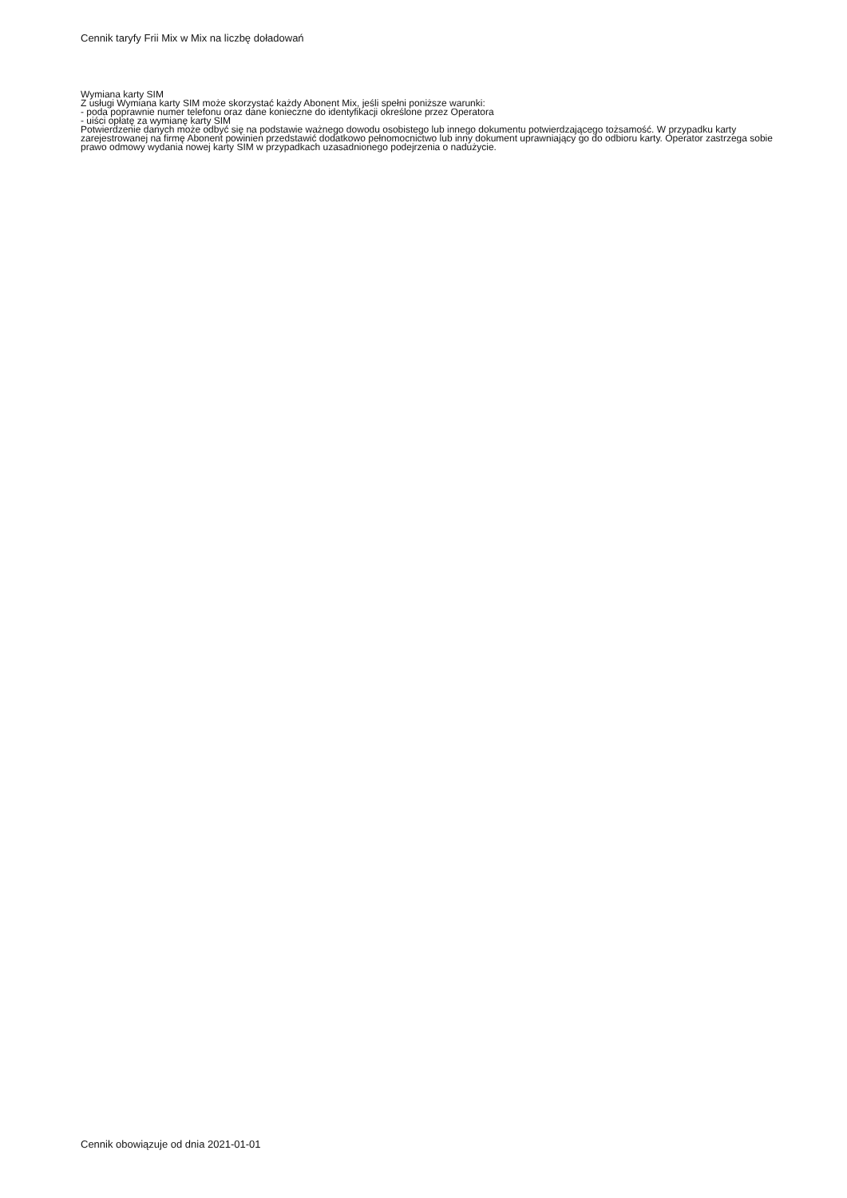Cennik taryfy Frii Mix w Mix na liczbę doładowań
Wymiana karty SIM
Z usługi Wymiana karty SIM może skorzystać każdy Abonent Mix, jeśli spełni poniższe warunki:
- poda poprawnie numer telefonu oraz dane konieczne do identyfikacji określone przez Operatora
- uiści opłatę za wymianę karty SIM
Potwierdzenie danych może odbyć się na podstawie ważnego dowodu osobistego lub innego dokumentu potwierdzającego tożsamość. W przypadku karty zarejestrowanej na firmę Abonent powinien przedstawić dodatkowo pełnomocnictwo lub inny dokument uprawniający go do odbioru karty. Operator zastrzega sobie prawo odmowy wydania nowej karty SIM w przypadkach uzasadnionego podejrzenia o nadużycie.
Cennik obowiązuje od dnia 2021-01-01